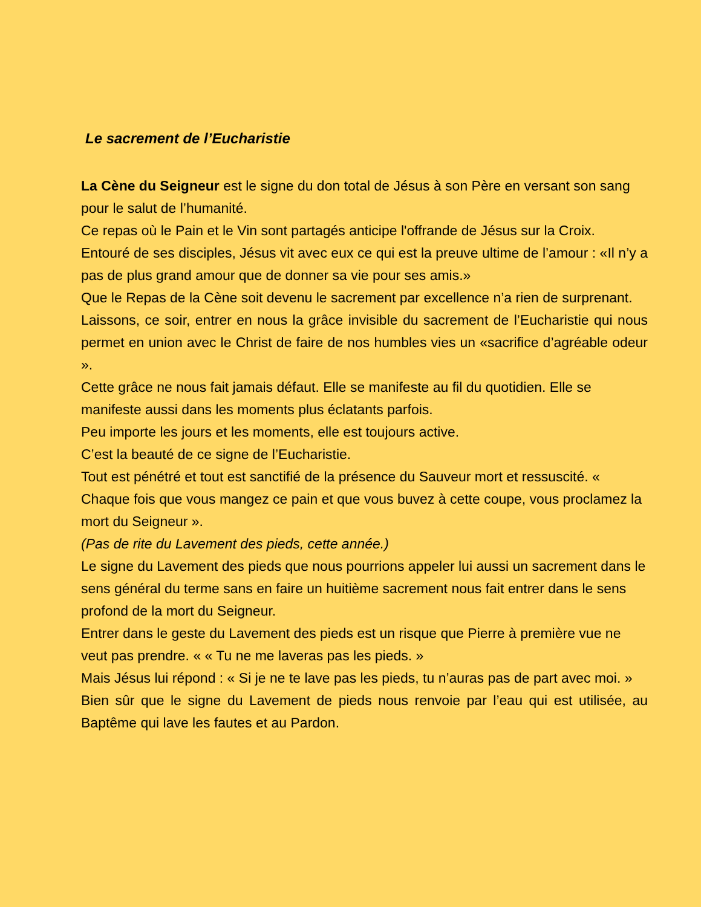Le sacrement de l’Eucharistie
La Cène du Seigneur est le signe du don total de Jésus à son Père en versant son sang pour le salut de l’humanité.
Ce repas où le Pain et le Vin sont partagés anticipe l'offrande de Jésus sur la Croix.
Entouré de ses disciples, Jésus vit avec eux ce qui est la preuve ultime de l’amour : «Il n’y a pas de plus grand amour que de donner sa vie pour ses amis.»
Que le Repas de la Cène soit devenu le sacrement par excellence n’a rien de surprenant.
Laissons, ce soir, entrer en nous la grâce invisible du sacrement de l’Eucharistie qui nous permet en union avec le Christ de faire de nos humbles vies un «sacrifice d’agréable odeur ».
Cette grâce ne nous fait jamais défaut. Elle se manifeste au fil du quotidien. Elle se manifeste aussi dans les moments plus éclatants parfois.
Peu importe les jours et les moments, elle est toujours active.
C’est la beauté de ce signe de l’Eucharistie.
Tout est pénétré et tout est sanctifié de la présence du Sauveur mort et ressuscité. « Chaque fois que vous mangez ce pain et que vous buvez à cette coupe, vous proclamez la mort du Seigneur ».
(Pas de rite du Lavement des pieds, cette année.)
Le signe du Lavement des pieds que nous pourrions appeler lui aussi un sacrement dans le sens général du terme sans en faire un huitième sacrement nous fait entrer dans le sens profond de la mort du Seigneur.
Entrer dans le geste du Lavement des pieds est un risque que Pierre à première vue ne veut pas prendre. « « Tu ne me laveras pas les pieds. »
Mais Jésus lui répond : « Si je ne te lave pas les pieds, tu n’auras pas de part avec moi. »
Bien sûr que le signe du Lavement de pieds nous renvoie par l’eau qui est utilisée, au Baptême qui lave les fautes et au Pardon.